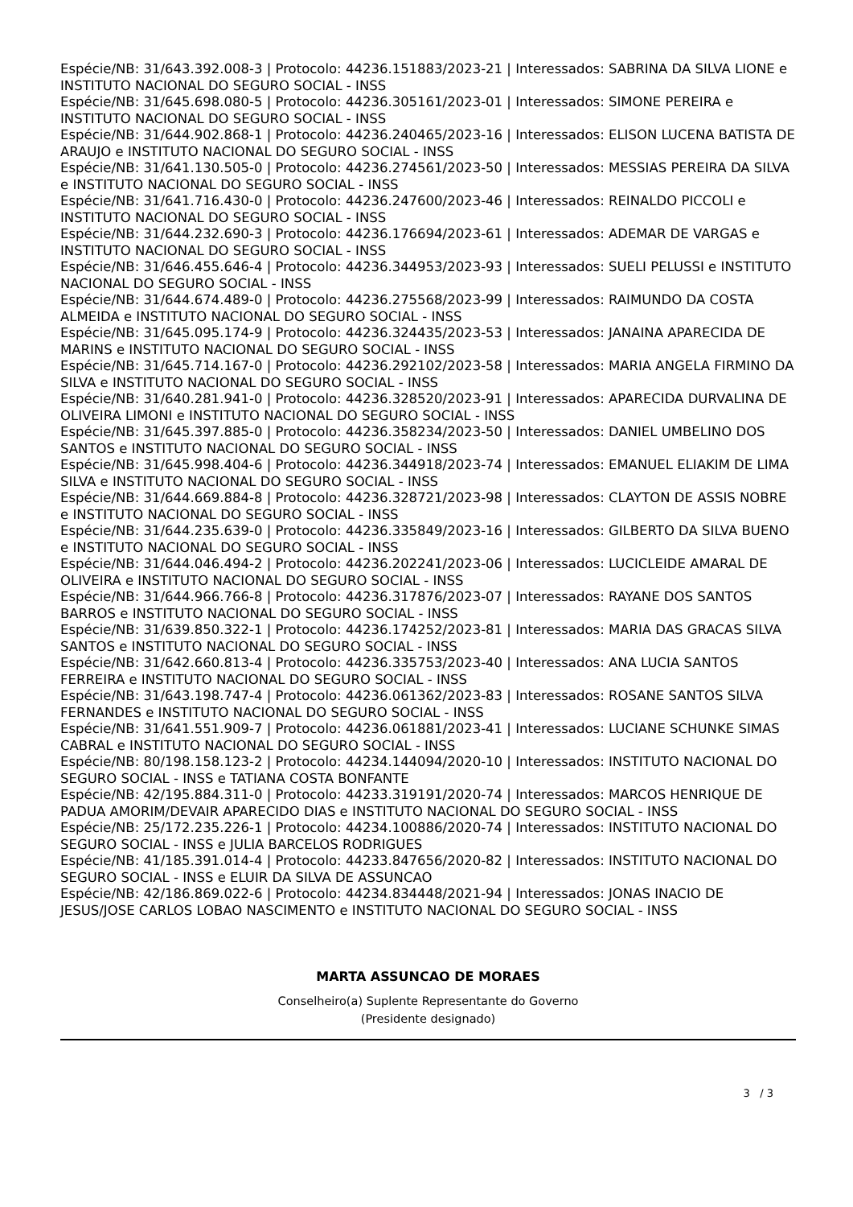Espécie/NB: 31/643.392.008-3 | Protocolo: 44236.151883/2023-21 | Interessados: SABRINA DA SILVA LIONE e INSTITUTO NACIONAL DO SEGURO SOCIAL - INSS
Espécie/NB: 31/645.698.080-5 | Protocolo: 44236.305161/2023-01 | Interessados: SIMONE PEREIRA e INSTITUTO NACIONAL DO SEGURO SOCIAL - INSS
Espécie/NB: 31/644.902.868-1 | Protocolo: 44236.240465/2023-16 | Interessados: ELISON LUCENA BATISTA DE ARAUJO e INSTITUTO NACIONAL DO SEGURO SOCIAL - INSS
Espécie/NB: 31/641.130.505-0 | Protocolo: 44236.274561/2023-50 | Interessados: MESSIAS PEREIRA DA SILVA e INSTITUTO NACIONAL DO SEGURO SOCIAL - INSS
Espécie/NB: 31/641.716.430-0 | Protocolo: 44236.247600/2023-46 | Interessados: REINALDO PICCOLI e INSTITUTO NACIONAL DO SEGURO SOCIAL - INSS
Espécie/NB: 31/644.232.690-3 | Protocolo: 44236.176694/2023-61 | Interessados: ADEMAR DE VARGAS e INSTITUTO NACIONAL DO SEGURO SOCIAL - INSS
Espécie/NB: 31/646.455.646-4 | Protocolo: 44236.344953/2023-93 | Interessados: SUELI PELUSSI e INSTITUTO NACIONAL DO SEGURO SOCIAL - INSS
Espécie/NB: 31/644.674.489-0 | Protocolo: 44236.275568/2023-99 | Interessados: RAIMUNDO DA COSTA ALMEIDA e INSTITUTO NACIONAL DO SEGURO SOCIAL - INSS
Espécie/NB: 31/645.095.174-9 | Protocolo: 44236.324435/2023-53 | Interessados: JANAINA APARECIDA DE MARINS e INSTITUTO NACIONAL DO SEGURO SOCIAL - INSS
Espécie/NB: 31/645.714.167-0 | Protocolo: 44236.292102/2023-58 | Interessados: MARIA ANGELA FIRMINO DA SILVA e INSTITUTO NACIONAL DO SEGURO SOCIAL - INSS
Espécie/NB: 31/640.281.941-0 | Protocolo: 44236.328520/2023-91 | Interessados: APARECIDA DURVALINA DE OLIVEIRA LIMONI e INSTITUTO NACIONAL DO SEGURO SOCIAL - INSS
Espécie/NB: 31/645.397.885-0 | Protocolo: 44236.358234/2023-50 | Interessados: DANIEL UMBELINO DOS SANTOS e INSTITUTO NACIONAL DO SEGURO SOCIAL - INSS
Espécie/NB: 31/645.998.404-6 | Protocolo: 44236.344918/2023-74 | Interessados: EMANUEL ELIAKIM DE LIMA SILVA e INSTITUTO NACIONAL DO SEGURO SOCIAL - INSS
Espécie/NB: 31/644.669.884-8 | Protocolo: 44236.328721/2023-98 | Interessados: CLAYTON DE ASSIS NOBRE e INSTITUTO NACIONAL DO SEGURO SOCIAL - INSS
Espécie/NB: 31/644.235.639-0 | Protocolo: 44236.335849/2023-16 | Interessados: GILBERTO DA SILVA BUENO e INSTITUTO NACIONAL DO SEGURO SOCIAL - INSS
Espécie/NB: 31/644.046.494-2 | Protocolo: 44236.202241/2023-06 | Interessados: LUCICLEIDE AMARAL DE OLIVEIRA e INSTITUTO NACIONAL DO SEGURO SOCIAL - INSS
Espécie/NB: 31/644.966.766-8 | Protocolo: 44236.317876/2023-07 | Interessados: RAYANE DOS SANTOS BARROS e INSTITUTO NACIONAL DO SEGURO SOCIAL - INSS
Espécie/NB: 31/639.850.322-1 | Protocolo: 44236.174252/2023-81 | Interessados: MARIA DAS GRACAS SILVA SANTOS e INSTITUTO NACIONAL DO SEGURO SOCIAL - INSS
Espécie/NB: 31/642.660.813-4 | Protocolo: 44236.335753/2023-40 | Interessados: ANA LUCIA SANTOS FERREIRA e INSTITUTO NACIONAL DO SEGURO SOCIAL - INSS
Espécie/NB: 31/643.198.747-4 | Protocolo: 44236.061362/2023-83 | Interessados: ROSANE SANTOS SILVA FERNANDES e INSTITUTO NACIONAL DO SEGURO SOCIAL - INSS
Espécie/NB: 31/641.551.909-7 | Protocolo: 44236.061881/2023-41 | Interessados: LUCIANE SCHUNKE SIMAS CABRAL e INSTITUTO NACIONAL DO SEGURO SOCIAL - INSS
Espécie/NB: 80/198.158.123-2 | Protocolo: 44234.144094/2020-10 | Interessados: INSTITUTO NACIONAL DO SEGURO SOCIAL - INSS e TATIANA COSTA BONFANTE
Espécie/NB: 42/195.884.311-0 | Protocolo: 44233.319191/2020-74 | Interessados: MARCOS HENRIQUE DE PADUA AMORIM/DEVAIR APARECIDO DIAS e INSTITUTO NACIONAL DO SEGURO SOCIAL - INSS
Espécie/NB: 25/172.235.226-1 | Protocolo: 44234.100886/2020-74 | Interessados: INSTITUTO NACIONAL DO SEGURO SOCIAL - INSS e JULIA BARCELOS RODRIGUES
Espécie/NB: 41/185.391.014-4 | Protocolo: 44233.847656/2020-82 | Interessados: INSTITUTO NACIONAL DO SEGURO SOCIAL - INSS e ELUIR DA SILVA DE ASSUNCAO
Espécie/NB: 42/186.869.022-6 | Protocolo: 44234.834448/2021-94 | Interessados: JONAS INACIO DE JESUS/JOSE CARLOS LOBAO NASCIMENTO e INSTITUTO NACIONAL DO SEGURO SOCIAL - INSS
MARTA ASSUNCAO DE MORAES
Conselheiro(a) Suplente Representante do Governo
(Presidente designado)
3 / 3